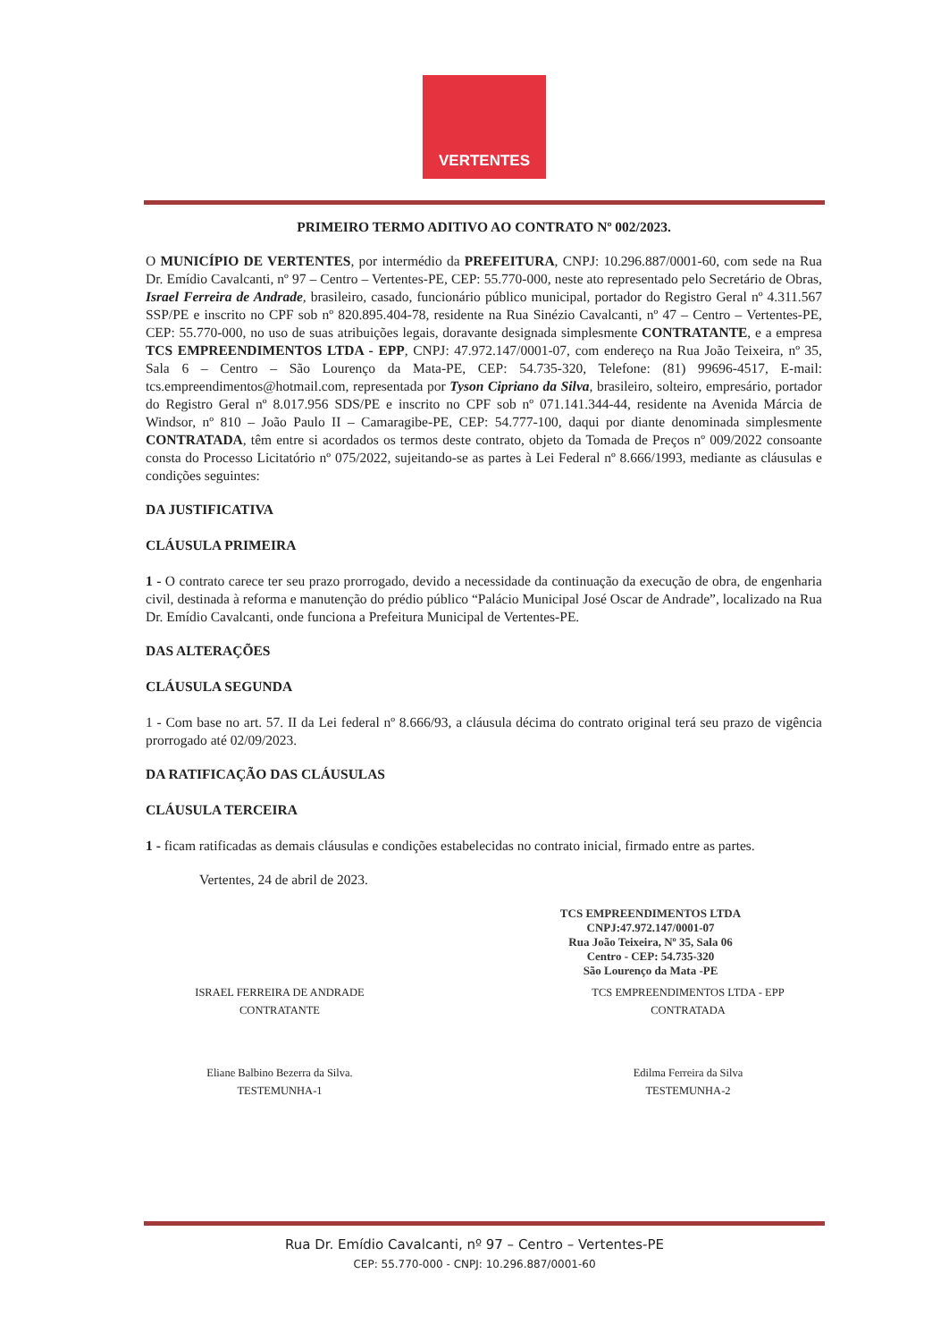VERTENTES
PRIMEIRO TERMO ADITIVO AO CONTRATO Nº 002/2023.
O MUNICÍPIO DE VERTENTES, por intermédio da PREFEITURA, CNPJ: 10.296.887/0001-60, com sede na Rua Dr. Emídio Cavalcanti, nº 97 – Centro – Vertentes-PE, CEP: 55.770-000, neste ato representado pelo Secretário de Obras, Israel Ferreira de Andrade, brasileiro, casado, funcionário público municipal, portador do Registro Geral nº 4.311.567 SSP/PE e inscrito no CPF sob nº 820.895.404-78, residente na Rua Sinézio Cavalcanti, nº 47 – Centro – Vertentes-PE, CEP: 55.770-000, no uso de suas atribuições legais, doravante designada simplesmente CONTRATANTE, e a empresa TCS EMPREENDIMENTOS LTDA - EPP, CNPJ: 47.972.147/0001-07, com endereço na Rua João Teixeira, nº 35, Sala 6 – Centro – São Lourenço da Mata-PE, CEP: 54.735-320, Telefone: (81) 99696-4517, E-mail: tcs.empreendimentos@hotmail.com, representada por Tyson Cipriano da Silva, brasileiro, solteiro, empresário, portador do Registro Geral nº 8.017.956 SDS/PE e inscrito no CPF sob nº 071.141.344-44, residente na Avenida Márcia de Windsor, nº 810 – João Paulo II – Camaragibe-PE, CEP: 54.777-100, daqui por diante denominada simplesmente CONTRATADA, têm entre si acordados os termos deste contrato, objeto da Tomada de Preços nº 009/2022 consoante consta do Processo Licitatório nº 075/2022, sujeitando-se as partes à Lei Federal nº 8.666/1993, mediante as cláusulas e condições seguintes:
DA JUSTIFICATIVA
CLÁUSULA PRIMEIRA
1 - O contrato carece ter seu prazo prorrogado, devido a necessidade da continuação da execução de obra, de engenharia civil, destinada à reforma e manutenção do prédio público “Palácio Municipal José Oscar de Andrade”, localizado na Rua Dr. Emídio Cavalcanti, onde funciona a Prefeitura Municipal de Vertentes-PE.
DAS ALTERAÇÕES
CLÁUSULA SEGUNDA
1 - Com base no art. 57. II da Lei federal nº 8.666/93, a cláusula décima do contrato original terá seu prazo de vigência prorrogado até 02/09/2023.
DA RATIFICAÇÃO DAS CLÁUSULAS
CLÁUSULA TERCEIRA
1 - ficam ratificadas as demais cláusulas e condições estabelecidas no contrato inicial, firmado entre as partes.
Vertentes, 24 de abril de 2023.
TCS EMPREENDIMENTOS LTDA
CNPJ:47.972.147/0001-07
Rua João Teixeira, Nº 35, Sala 06
Centro - CEP: 54.735-320
São Lourenço da Mata -PE
ISRAEL FERREIRA DE ANDRADE
CONTRATANTE
TCS EMPREENDIMENTOS LTDA - EPP
CONTRATADA
Eliane Balbino Bezerra da Silva.
TESTEMUNHA-1
Edilma Ferreira da Silva
TESTEMUNHA-2
Rua Dr. Emídio Cavalcanti, nº 97 – Centro – Vertentes-PE
CEP: 55.770-000 - CNPJ: 10.296.887/0001-60